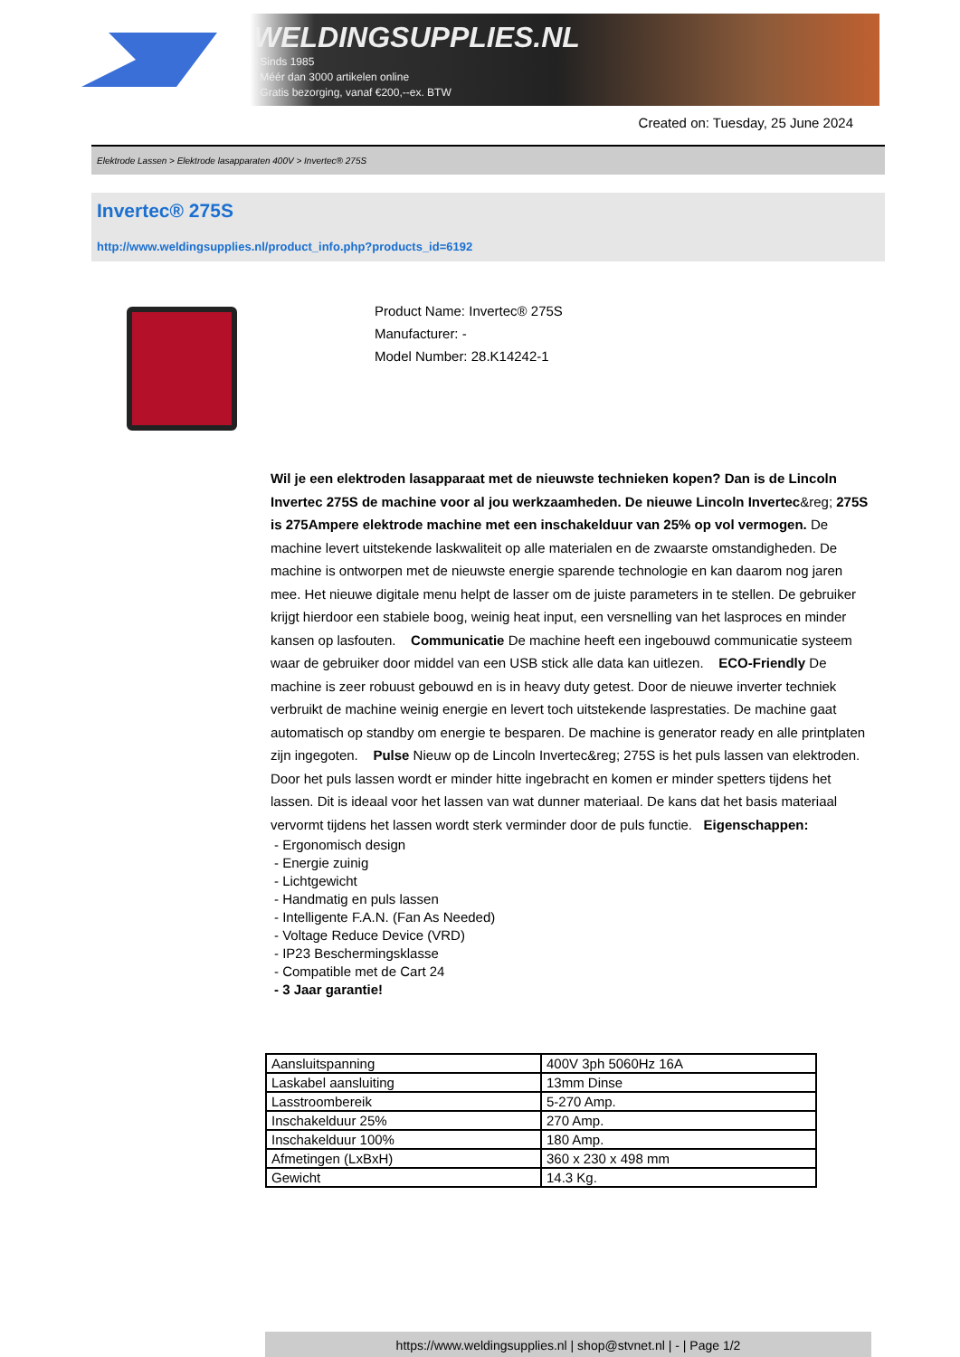WELDINGSUPPLIES.NL
- Sinds 1985
- Méér dan 3000 artikelen online
- Gratis bezorging, vanaf €200,--ex. BTW
Created on: Tuesday, 25 June 2024
Elektrode Lassen > Elektrode lasapparaten 400V > Invertec® 275S
Invertec® 275S
http://www.weldingsupplies.nl/product_info.php?products_id=6192
Product Name: Invertec® 275S
Manufacturer: -
Model Number: 28.K14242-1
Wil je een elektroden lasapparaat met de nieuwste technieken kopen? Dan is de Lincoln Invertec 275S de machine voor al jou werkzaamheden. De nieuwe Lincoln Invertec&reg; 275S is 275Ampere elektrode machine met een inschakelduur van 25% op vol vermogen. De machine levert uitstekende laskwaliteit op alle materialen en de zwaarste omstandigheden. De machine is ontworpen met de nieuwste energie sparende technologie en kan daarom nog jaren mee. Het nieuwe digitale menu helpt de lasser om de juiste parameters in te stellen. De gebruiker krijgt hierdoor een stabiele boog, weinig heat input, een versnelling van het lasproces en minder kansen op lasfouten. Communicatie De machine heeft een ingebouwd communicatie systeem waar de gebruiker door middel van een USB stick alle data kan uitlezen. ECO-Friendly De machine is zeer robuust gebouwd en is in heavy duty getest. Door de nieuwe inverter techniek verbruikt de machine weinig energie en levert toch uitstekende lasprestaties. De machine gaat automatisch op standby om energie te besparen. De machine is generator ready en alle printplaten zijn ingegoten. Pulse Nieuw op de Lincoln Invertec&reg; 275S is het puls lassen van elektroden. Door het puls lassen wordt er minder hitte ingebracht en komen er minder spetters tijdens het lassen. Dit is ideaal voor het lassen van wat dunner materiaal. De kans dat het basis materiaal vervormt tijdens het lassen wordt sterk verminder door de puls functie. Eigenschappen:
- Ergonomisch design
- Energie zuinig
- Lichtgewicht
- Handmatig en puls lassen
- Intelligente F.A.N. (Fan As Needed)
- Voltage Reduce Device (VRD)
- IP23 Beschermingsklasse
- Compatible met de Cart 24
- 3 Jaar garantie!
| Aansluitspanning | 400V 3ph 5060Hz 16A |
| Laskabel aansluiting | 13mm Dinse |
| Lasstroombereik | 5-270 Amp. |
| Inschakelduur 25% | 270 Amp. |
| Inschakelduur 100% | 180 Amp. |
| Afmetingen (LxBxH) | 360 x 230 x 498 mm |
| Gewicht | 14.3 Kg. |
https://www.weldingsupplies.nl | shop@stvnet.nl | - | Page 1/2